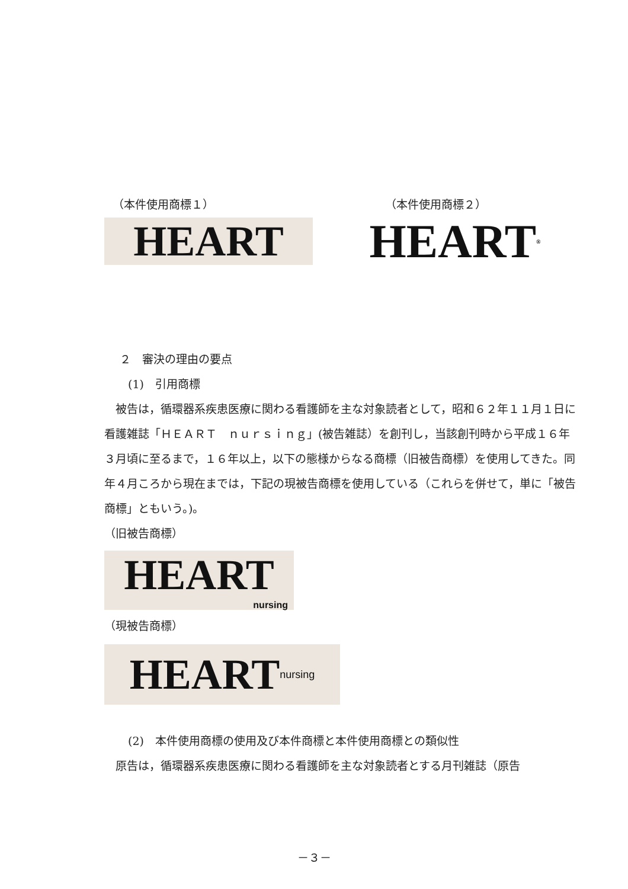（本件使用商標１） （本件使用商標２）
HEART HEART ®
２　審決の理由の要点
(1)　引用商標
　被告は，循環器系疾患医療に関わる看護師を主な対象読者として，昭和６２年１１月１日に看護雑誌「ＨＥＡＲＴ　ｎｕｒｓｉｎｇ」(被告雑誌）を創刊し，当該創刊時から平成１６年３月頃に至るまで，１６年以上，以下の態様からなる商標（旧被告商標）を使用してきた。同年４月ころから現在までは，下記の現被告商標を使用している（これらを併せて，単に「被告商標」ともいう。)。
（旧被告商標）
HEART
nursing
（現被告商標）
HEART nursing
(2)　本件使用商標の使用及び本件商標と本件使用商標との類似性
　原告は，循環器系疾患医療に関わる看護師を主な対象読者とする月刊雑誌（原告
－３－